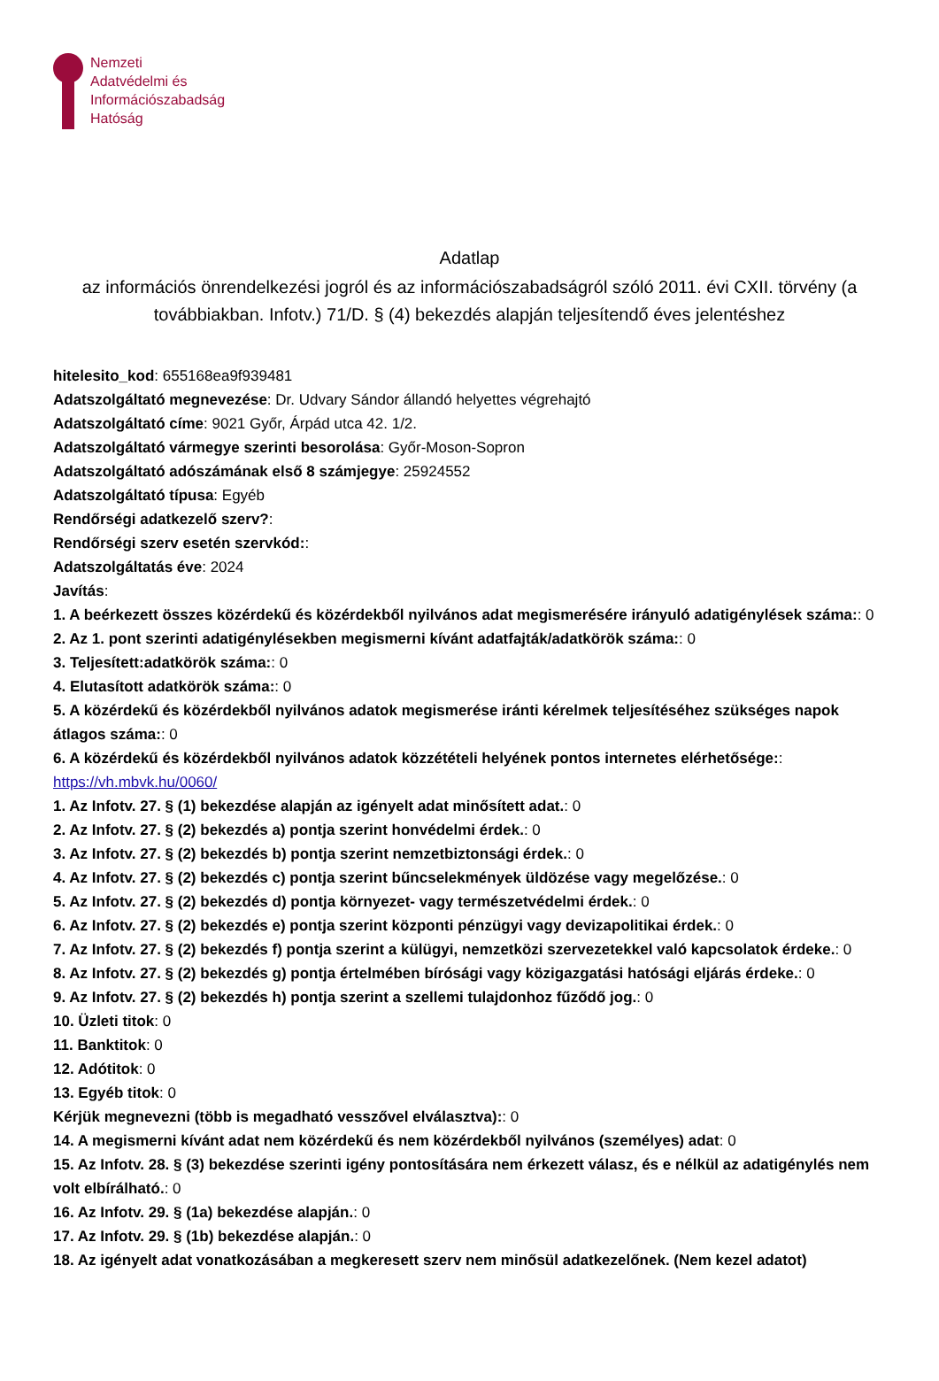Nemzeti
Adatvédelmi és
Információszabadság
Hatóság
Adatlap
az információs önrendelkezési jogról és az információszabadságról szóló 2011. évi CXII. törvény (a továbbiakban. Infotv.) 71/D. § (4) bekezdés alapján teljesítendő éves jelentéshez
hitelesito_kod: 655168ea9f939481
Adatszolgáltató megnevezése: Dr. Udvary Sándor állandó helyettes végrehajtó
Adatszolgáltató címe: 9021 Győr, Árpád utca 42. 1/2.
Adatszolgáltató vármegye szerinti besorolása: Győr-Moson-Sopron
Adatszolgáltató adószámának első 8 számjegye: 25924552
Adatszolgáltató típusa: Egyéb
Rendőrségi adatkezelő szerv?:
Rendőrségi szerv esetén szervkód::
Adatszolgáltatás éve: 2024
Javítás:
1. A beérkezett összes közérdekű és közérdekből nyilvános adat megismerésére irányuló adatigénylések száma:: 0
2. Az 1. pont szerinti adatigénylésekben megismerni kívánt adatfajták/adatkörök száma:: 0
3. Teljesített:adatkörök száma:: 0
4. Elutasított adatkörök száma:: 0
5. A közérdekű és közérdekből nyilvános adatok megismerése iránti kérelmek teljesítéséhez szükséges napok átlagos száma:: 0
6. A közérdekű és közérdekből nyilvános adatok közzétételi helyének pontos internetes elérhetősége:: https://vh.mbvk.hu/0060/
1. Az Infotv. 27. § (1) bekezdése alapján az igényelt adat minősített adat.: 0
2. Az Infotv. 27. § (2) bekezdés a) pontja szerint honvédelmi érdek.: 0
3. Az Infotv. 27. § (2) bekezdés b) pontja szerint nemzetbiztonsági érdek.: 0
4. Az Infotv. 27. § (2) bekezdés c) pontja szerint bűncselekmények üldözése vagy megelőzése.: 0
5. Az Infotv. 27. § (2) bekezdés d) pontja környezet- vagy természetvédelmi érdek.: 0
6. Az Infotv. 27. § (2) bekezdés e) pontja szerint központi pénzügyi vagy devizapolitikai érdek.: 0
7. Az Infotv. 27. § (2) bekezdés f) pontja szerint a külügyi, nemzetközi szervezetekkel való kapcsolatok érdeke.: 0
8. Az Infotv. 27. § (2) bekezdés g) pontja értelmében bírósági vagy közigazgatási hatósági eljárás érdeke.: 0
9. Az Infotv. 27. § (2) bekezdés h) pontja szerint a szellemi tulajdonhoz fűződő jog.: 0
10. Üzleti titok: 0
11. Banktitok: 0
12. Adótitok: 0
13. Egyéb titok: 0
Kérjük megnevezni (több is megadható vesszővel elválasztva):: 0
14. A megismerni kívánt adat nem közérdekű és nem közérdekből nyilvános (személyes) adat: 0
15. Az Infotv. 28. § (3) bekezdése szerinti igény pontosítására nem érkezett válasz, és e nélkül az adatigénylés nem volt elbírálható.: 0
16. Az Infotv. 29. § (1a) bekezdése alapján.: 0
17. Az Infotv. 29. § (1b) bekezdése alapján.: 0
18. Az igényelt adat vonatkozásában a megkeresett szerv nem minősül adatkezelőnek. (Nem kezel adatot)